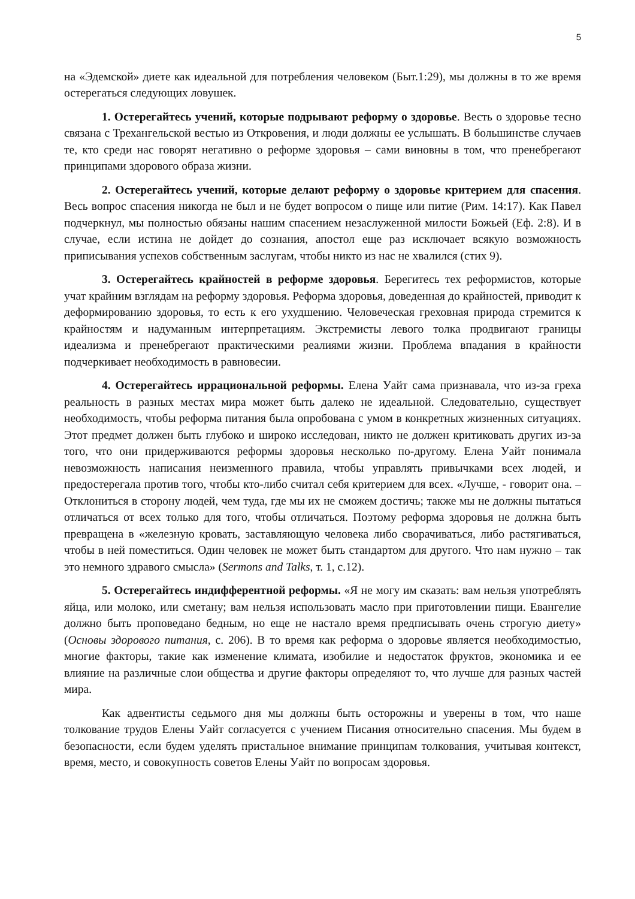5
на «Эдемской» диете как идеальной для потребления человеком (Быт.1:29), мы должны в то же время остерегаться следующих ловушек.
1. Остерегайтесь учений, которые подрывают реформу о здоровье. Весть о здоровье тесно связана с Трехангельской вестью из Откровения, и люди должны ее услышать. В большинстве случаев те, кто среди нас говорят негативно о реформе здоровья – сами виновны в том, что пренебрегают принципами здорового образа жизни.
2. Остерегайтесь учений, которые делают реформу о здоровье критерием для спасения. Весь вопрос спасения никогда не был и не будет вопросом о пище или питие (Рим. 14:17). Как Павел подчеркнул, мы полностью обязаны нашим спасением незаслуженной милости Божьей (Еф. 2:8). И в случае, если истина не дойдет до сознания, апостол еще раз исключает всякую возможность приписывания успехов собственным заслугам, чтобы никто из нас не хвалился (стих 9).
3. Остерегайтесь крайностей в реформе здоровья. Берегитесь тех реформистов, которые учат крайним взглядам на реформу здоровья. Реформа здоровья, доведенная до крайностей, приводит к деформированию здоровья, то есть к его ухудшению. Человеческая греховная природа стремится к крайностям и надуманным интерпретациям. Экстремисты левого толка продвигают границы идеализма и пренебрегают практическими реалиями жизни. Проблема впадания в крайности подчеркивает необходимость в равновесии.
4. Остерегайтесь иррациональной реформы. Елена Уайт сама признавала, что из-за греха реальность в разных местах мира может быть далеко не идеальной. Следовательно, существует необходимость, чтобы реформа питания была опробована с умом в конкретных жизненных ситуациях. Этот предмет должен быть глубоко и широко исследован, никто не должен критиковать других из-за того, что они придерживаются реформы здоровья несколько по-другому. Елена Уайт понимала невозможность написания неизменного правила, чтобы управлять привычками всех людей, и предостерегала против того, чтобы кто-либо считал себя критерием для всех. «Лучше, - говорит она. – Отклониться в сторону людей, чем туда, где мы их не сможем достичь; также мы не должны пытаться отличаться от всех только для того, чтобы отличаться. Поэтому реформа здоровья не должна быть превращена в «железную кровать, заставляющую человека либо сворачиваться, либо растягиваться, чтобы в ней поместиться. Один человек не может быть стандартом для другого. Что нам нужно – так это немного здравого смысла» (Sermons and Talks, т. 1, с.12).
5. Остерегайтесь индифферентной реформы. «Я не могу им сказать: вам нельзя употреблять яйца, или молоко, или сметану; вам нельзя использовать масло при приготовлении пищи. Евангелие должно быть проповедано бедным, но еще не настало время предписывать очень строгую диету» (Основы здорового питания, с. 206). В то время как реформа о здоровье является необходимостью, многие факторы, такие как изменение климата, изобилие и недостаток фруктов, экономика и ее влияние на различные слои общества и другие факторы определяют то, что лучше для разных частей мира.
Как адвентисты седьмого дня мы должны быть осторожны и уверены в том, что наше толкование трудов Елены Уайт согласуется с учением Писания относительно спасения. Мы будем в безопасности, если будем уделять пристальное внимание принципам толкования, учитывая контекст, время, место, и совокупность советов Елены Уайт по вопросам здоровья.